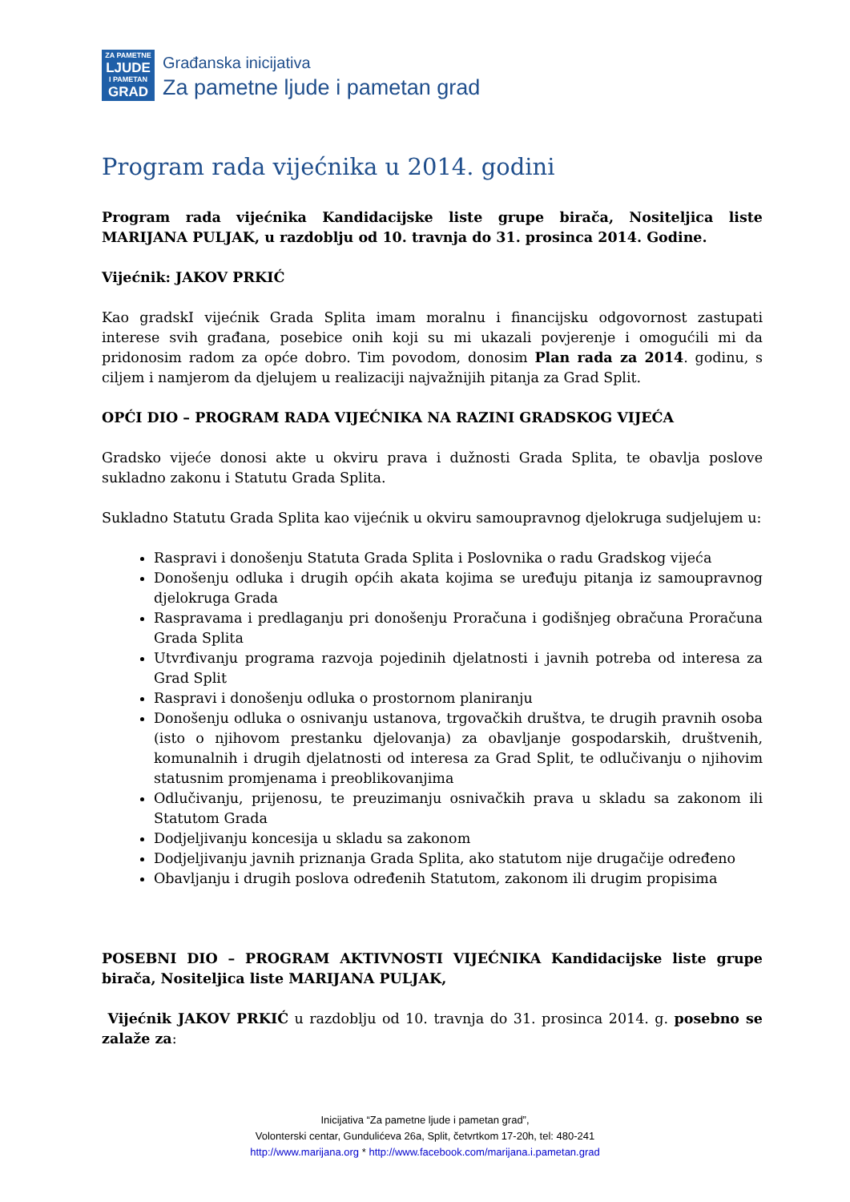ZA PAMETNE
LJUDE
I PAMETAN
GRAD
Građanska inicijativa
Za pametne ljude i pametan grad
Program rada vijećnika u 2014. godini
Program rada vijećnika Kandidacijske liste grupe birača, Nositeljica liste MARIJANA PULJAK, u razdoblju od 10. travnja do 31. prosinca 2014. Godine.
Vijećnik: JAKOV PRKIĆ
Kao gradskI vijećnik Grada Splita imam moralnu i financijsku odgovornost zastupati interese svih građana, posebice onih koji su mi ukazali povjerenje i omogućili mi da pridonosim radom za opće dobro. Tim povodom, donosim Plan rada za 2014. godinu, s ciljem i namjerom da djelujem u realizaciji najvažnijih pitanja za Grad Split.
OPĆI DIO – PROGRAM RADA VIJEĆNIKA NA RAZINI GRADSKOG VIJEĆA
Gradsko vijeće donosi akte u okviru prava i dužnosti Grada Splita, te obavlja poslove sukladno zakonu i Statutu Grada Splita.
Sukladno Statutu Grada Splita kao vijećnik u okviru samoupravnog djelokruga sudjelujem u:
Raspravi i donošenju Statuta Grada Splita i Poslovnika o radu Gradskog vijeća
Donošenju odluka i drugih općih akata kojima se uređuju pitanja iz samoupravnog djelokruga Grada
Raspravama i predlaganju pri donošenju Proračuna i godišnjeg obračuna Proračuna Grada Splita
Utvrđivanju programa razvoja pojedinih djelatnosti i javnih potreba od interesa za Grad Split
Raspravi i donošenju odluka o prostornom planiranju
Donošenju odluka o osnivanju ustanova, trgovačkih društva, te drugih pravnih osoba (isto o njihovom prestanku djelovanja) za obavljanje gospodarskih, društvenih, komunalnih i drugih djelatnosti od interesa za Grad Split, te odlučivanju o njihovim statusnim promjenama i preoblikovanjima
Odlučivanju, prijenosu, te preuzimanju osnivačkih prava u skladu sa zakonom ili Statutom Grada
Dodjeljivanju koncesija u skladu sa zakonom
Dodjeljivanju javnih priznanja Grada Splita, ako statutom nije drugačije određeno
Obavljanju i drugih poslova određenih Statutom, zakonom ili drugim propisima
POSEBNI DIO – PROGRAM AKTIVNOSTI VIJEĆNIKA Kandidacijske liste grupe birača, Nositeljica liste MARIJANA PULJAK,
Vijećnik JAKOV PRKIĆ u razdoblju od 10. travnja do 31. prosinca 2014. g. posebno se zalaže za:
Inicijativa “Za pametne ljude i pametan grad”,
Volonterski centar, Gundulićeva 26a, Split, četvrtkom 17-20h, tel: 480-241
http://www.marijana.org * http://www.facebook.com/marijana.i.pametan.grad